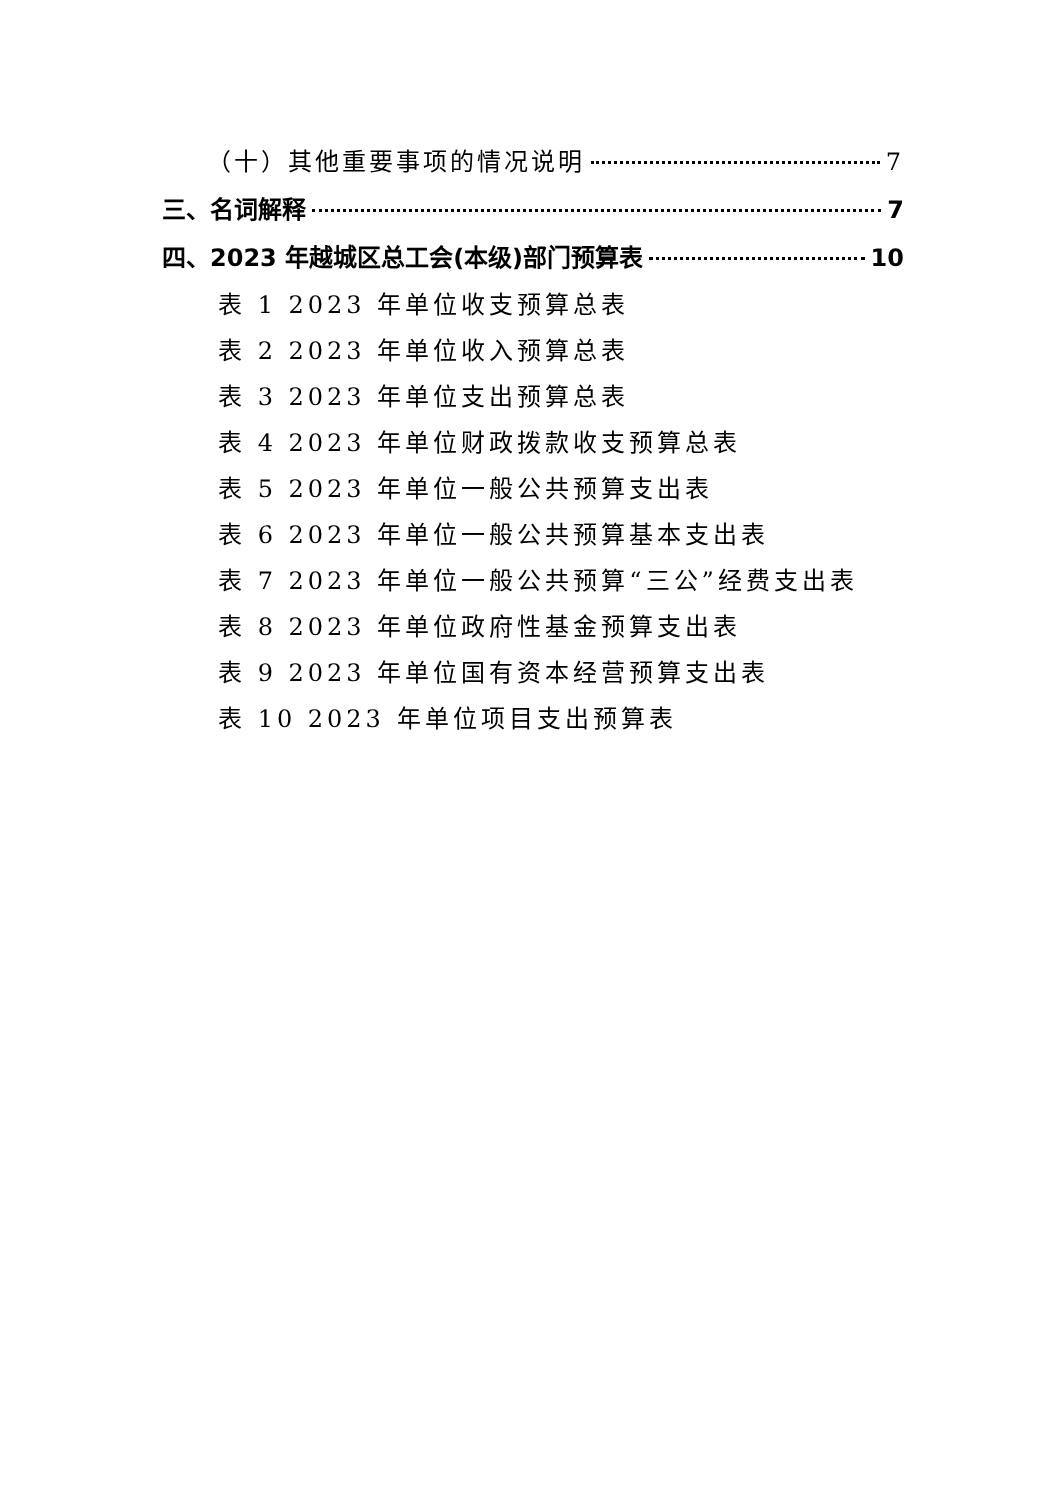（十）其他重要事项的情况说明 7
三、名词解释 7
四、2023 年越城区总工会(本级)部门预算表 10
表 1 2023 年单位收支预算总表
表 2 2023 年单位收入预算总表
表 3 2023 年单位支出预算总表
表 4 2023 年单位财政拨款收支预算总表
表 5 2023 年单位一般公共预算支出表
表 6 2023 年单位一般公共预算基本支出表
表 7 2023 年单位一般公共预算“三公”经费支出表
表 8 2023 年单位政府性基金预算支出表
表 9 2023 年单位国有资本经营预算支出表
表 10 2023 年单位项目支出预算表